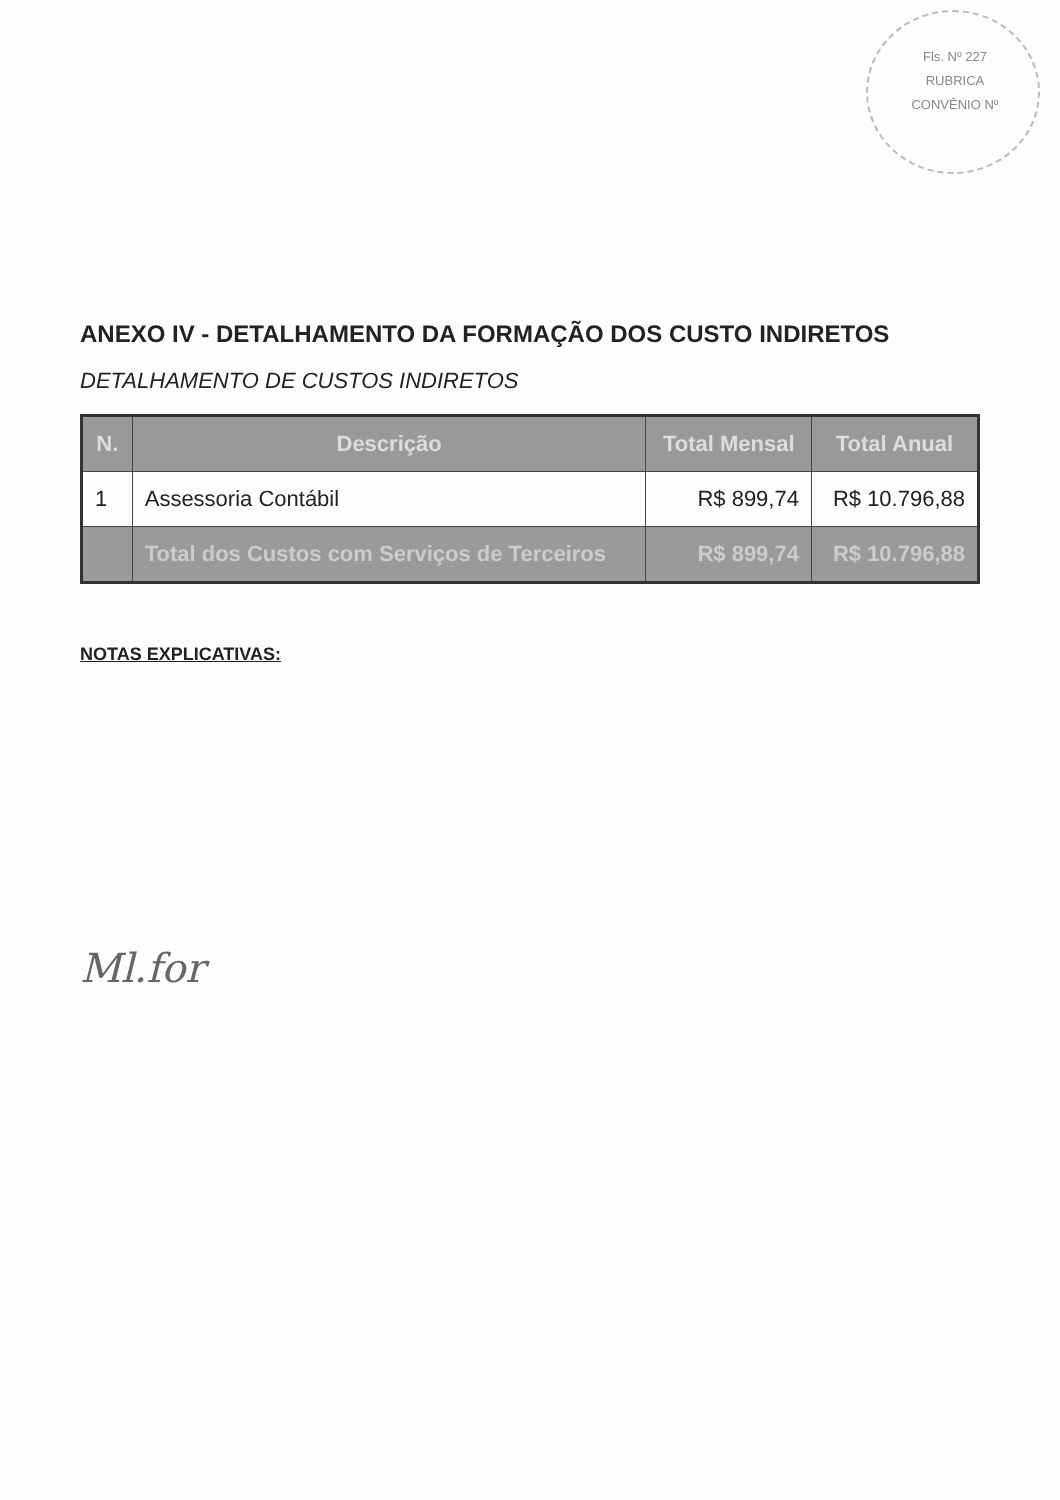Fls. Nº 227
RUBRICA
CONVÊNIO Nº
ANEXO IV - DETALHAMENTO DA FORMAÇÃO DOS CUSTO INDIRETOS
DETALHAMENTO DE CUSTOS INDIRETOS
| N. | Descrição | Total Mensal | Total Anual |
| --- | --- | --- | --- |
| 1 | Assessoria Contábil | R$ 899,74 | R$ 10.796,88 |
| | Total dos Custos com Serviços de Terceiros | R$ 899,74 | R$ 10.796,88 |
NOTAS EXPLICATIVAS:
Ml.for